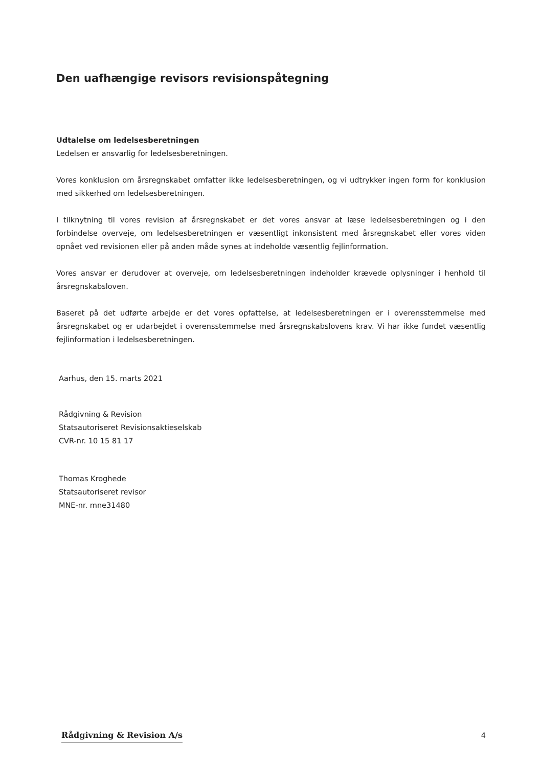Den uafhængige revisors revisionspåtegning
Udtalelse om ledelsesberetningen
Ledelsen er ansvarlig for ledelsesberetningen.
Vores konklusion om årsregnskabet omfatter ikke ledelsesberetningen, og vi udtrykker ingen form for konklusion med sikkerhed om ledelsesberetningen.
I tilknytning til vores revision af årsregnskabet er det vores ansvar at læse ledelsesberetningen og i den forbindelse overveje, om ledelsesberetningen er væsentligt inkonsistent med årsregnskabet eller vores viden opnået ved revisionen eller på anden måde synes at indeholde væsentlig fejlinformation.
Vores ansvar er derudover at overveje, om ledelsesberetningen indeholder krævede oplysninger i henhold til årsregnskabsloven.
Baseret på det udførte arbejde er det vores opfattelse, at ledelsesberetningen er i overensstemmelse med årsregnskabet og er udarbejdet i overensstemmelse med årsregnskabslovens krav. Vi har ikke fundet væsentlig fejlinformation i ledelsesberetningen.
Aarhus, den 15. marts 2021
Rådgivning & Revision
Statsautoriseret Revisionsaktieselskab
CVR-nr. 10 15 81 17
Thomas Kroghede
Statsautoriseret revisor
MNE-nr. mne31480
Rådgivning & Revision A/s 4